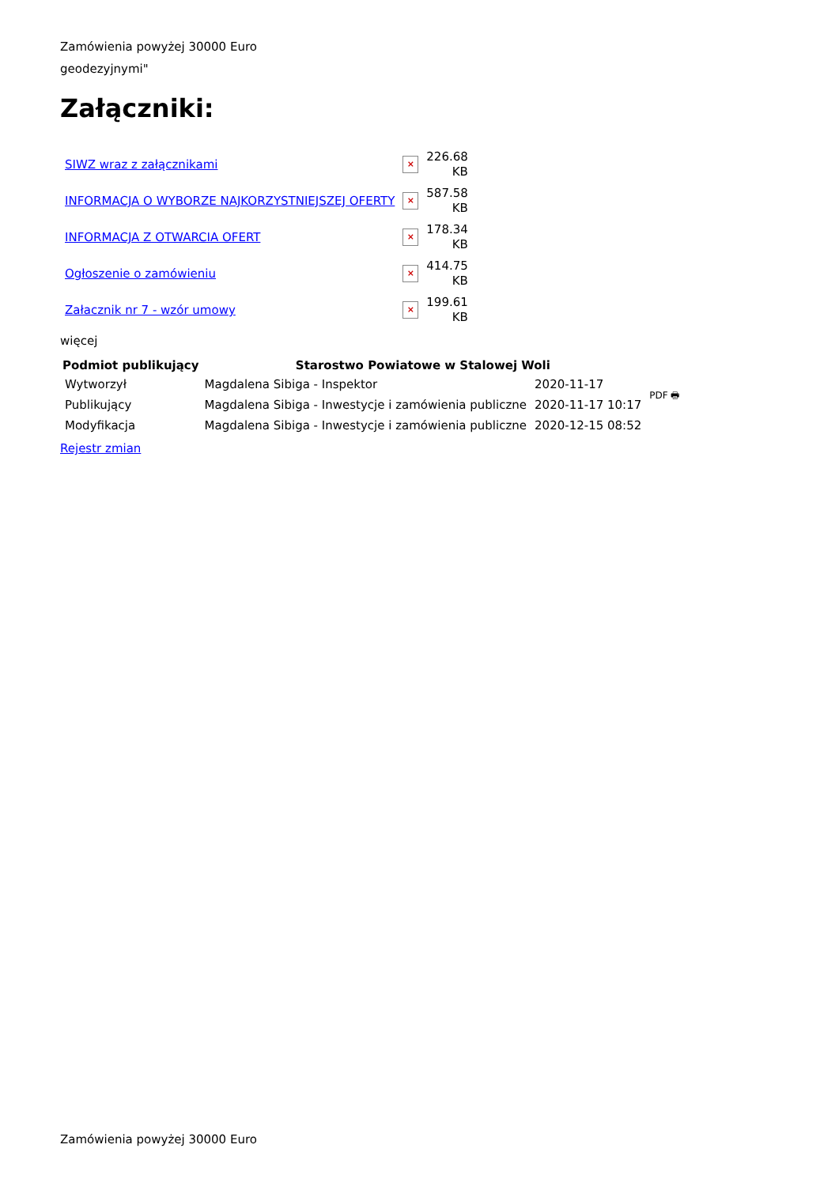Zamówienia powyżej 30000 Euro
geodezyjnymi"
Załączniki:
| SIWZ wraz z załącznikami | × | 226.68 KB |
| INFORMACJA O WYBORZE NAJKORZYSTNIEJSZEJ OFERTY | × | 587.58 KB |
| INFORMACJA Z OTWARCIA OFERT | × | 178.34 KB |
| Ogłoszenie o zamówieniu | × | 414.75 KB |
| Załacznik nr 7 - wzór umowy | × | 199.61 KB |
więcej
| Podmiot publikujący | Starostwo Powiatowe w Stalowej Woli | | PDF 🖶 |
| Wytworzył | Magdalena Sibiga - Inspektor | 2020-11-17 | |
| Publikujący | Magdalena Sibiga - Inwestycje i zamówienia publiczne | 2020-11-17 10:17 | |
| Modyfikacja | Magdalena Sibiga - Inwestycje i zamówienia publiczne | 2020-12-15 08:52 | |
Rejestr zmian
Zamówienia powyżej 30000 Euro